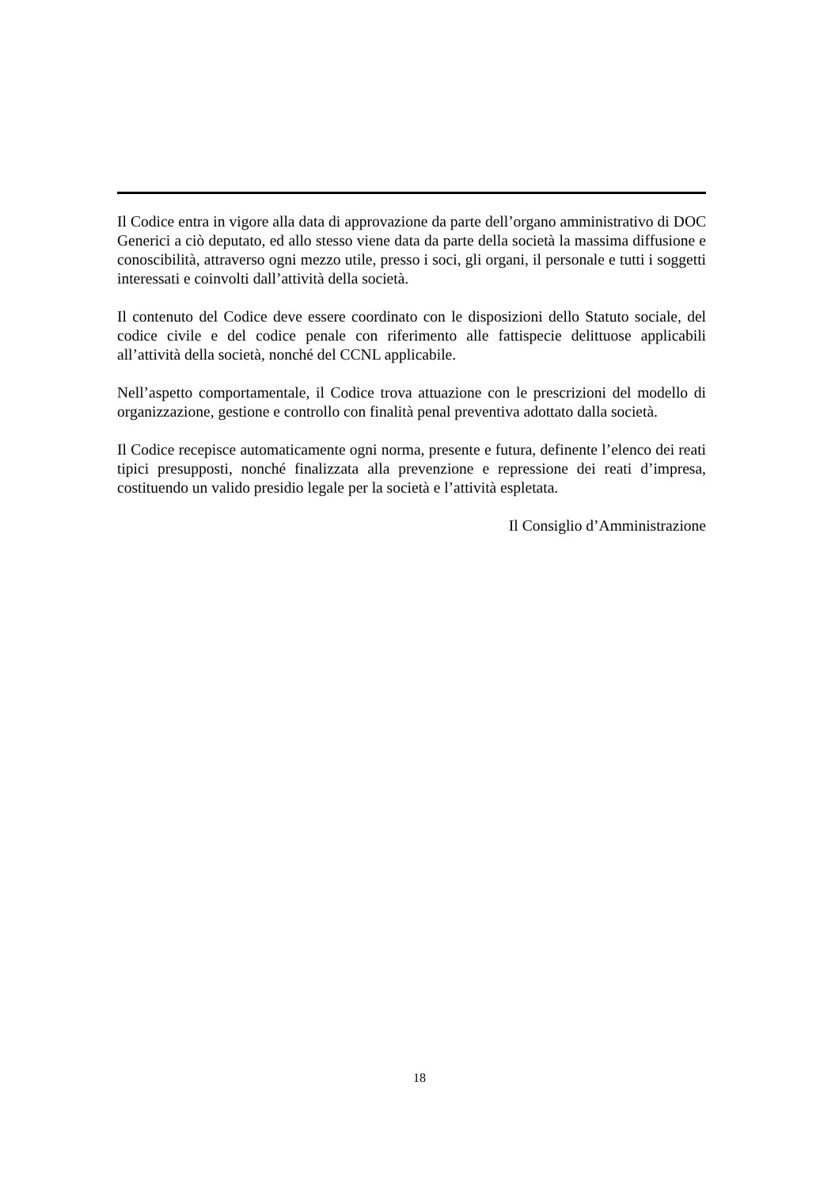Il Codice entra in vigore alla data di approvazione da parte dell’organo amministrativo di DOC Generici a ciò deputato, ed allo stesso viene data da parte della società la massima diffusione e conoscibilità, attraverso ogni mezzo utile, presso i soci, gli organi, il personale e tutti i soggetti interessati e coinvolti dall’attività della società.
Il contenuto del Codice deve essere coordinato con le disposizioni dello Statuto sociale, del codice civile e del codice penale con riferimento alle fattispecie delittuose applicabili all’attività della società, nonché del CCNL applicabile.
Nell’aspetto comportamentale, il Codice trova attuazione con le prescrizioni del modello di organizzazione, gestione e controllo con finalità penal preventiva adottato dalla società.
Il Codice recepisce automaticamente ogni norma, presente e futura, definente l’elenco dei reati tipici presupposti, nonché finalizzata alla prevenzione e repressione dei reati d’impresa, costituendo un valido presidio legale per la società e l’attività espletata.
Il Consiglio d’Amministrazione
18